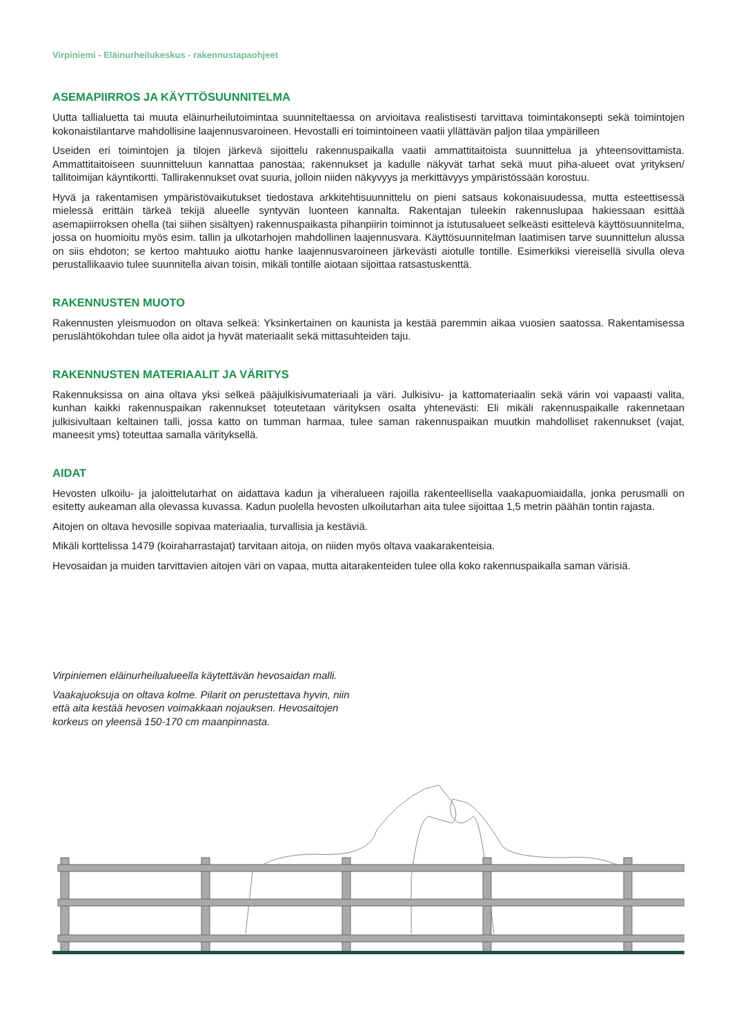Virpiniemi - Eläinurheilukeskus - rakennustapaohjeet
ASEMAPIIRROS JA KÄYTTÖSUUNNITELMA
Uutta tallialuetta tai muuta eläinurheilutoimintaa suunniteltaessa on arvioitava realistisesti tarvittava toimintakonsepti sekä toimintojen kokonaistilantarve mahdollisine laajennusvaroineen. Hevostalli eri toimintoineen vaatii yllättävän paljon tilaa ympärilleen
Useiden eri toimintojen ja tilojen järkevä sijoittelu rakennuspaikalla vaatii ammattitaitoista suunnittelua ja yhteensovittamista. Ammattitaitoiseen suunnitteluun kannattaa panostaa; rakennukset ja kadulle näkyvät tarhat sekä muut piha-alueet ovat yrityksen/ tallitoimijan käyntikortti. Tallirakennukset ovat suuria, jolloin niiden näkyvyys ja merkittävyys ympäristössään korostuu.
Hyvä ja rakentamisen ympäristövaikutukset tiedostava arkkitehtisuunnittelu on pieni satsaus kokonaisuudessa, mutta esteettisessä mielessä erittäin tärkeä tekijä alueelle syntyvän luonteen kannalta. Rakentajan tuleekin rakennuslupaa hakiessaan esittää asemapiirroksen ohella (tai siihen sisältyen) rakennuspaikasta pihanpiirin toiminnot ja istutusalueet selkeästi esittelevä käyttösuunnitelma, jossa on huomioitu myös esim. tallin ja ulkotarhojen mahdollinen laajennusvara. Käyttösuunnitelman laatimisen tarve suunnittelun alussa on siis ehdoton; se kertoo mahtuuko aiottu hanke laajennusvaroineen järkevästi aiotulle tontille. Esimerkiksi viereisellä sivulla oleva perustallikaavio tulee suunnitella aivan toisin, mikäli tontille aiotaan sijoittaa ratsastuskenttä.
RAKENNUSTEN MUOTO
Rakennusten yleismuodon on oltava selkeä: Yksinkertainen on kaunista ja kestää paremmin aikaa vuosien saatossa. Rakentamisessa peruslähtökohdan tulee olla aidot ja hyvät materiaalit sekä mittasuhteiden taju.
RAKENNUSTEN MATERIAALIT JA VÄRITYS
Rakennuksissa on aina oltava yksi selkeä pääjulkisivumateriaali ja väri. Julkisivu- ja kattomateriaalin sekä värin voi vapaasti valita, kunhan kaikki rakennuspaikan rakennukset toteutetaan värityksen osalta yhtenevästi: Eli mikäli rakennuspaikalle rakennetaan julkisivultaan keltainen talli, jossa katto on tumman harmaa, tulee saman rakennuspaikan muutkin mahdolliset rakennukset (vajat, maneesit yms) toteuttaa samalla värityksellä.
AIDAT
Hevosten ulkoilu- ja jaloittelutarhat on aidattava kadun ja viheralueen rajoilla rakenteellisella vaakapuomiaidalla, jonka perusmalli on esitetty aukeaman alla olevassa kuvassa. Kadun puolella hevosten ulkoilutarhan aita tulee sijoittaa 1,5 metrin päähän tontin rajasta.
Aitojen on oltava hevosille sopivaa materiaalia, turvallisia ja kestäviä.
Mikäli korttelissa 1479 (koiraharrastajat) tarvitaan aitoja, on niiden myös oltava vaakarakenteisia.
Hevosaidan ja muiden tarvittavien aitojen väri on vapaa, mutta aitarakenteiden tulee olla koko rakennuspaikalla saman värisiä.
Virpiniemen eläinurheilualueella käytettävän hevosaidan malli.
Vaakajuoksuja on oltava kolme. Pilarit on perustettava hyvin, niin että aita kestää hevosen voimakkaan nojauksen. Hevosaitojen korkeus on yleensä 150-170 cm maanpinnasta.